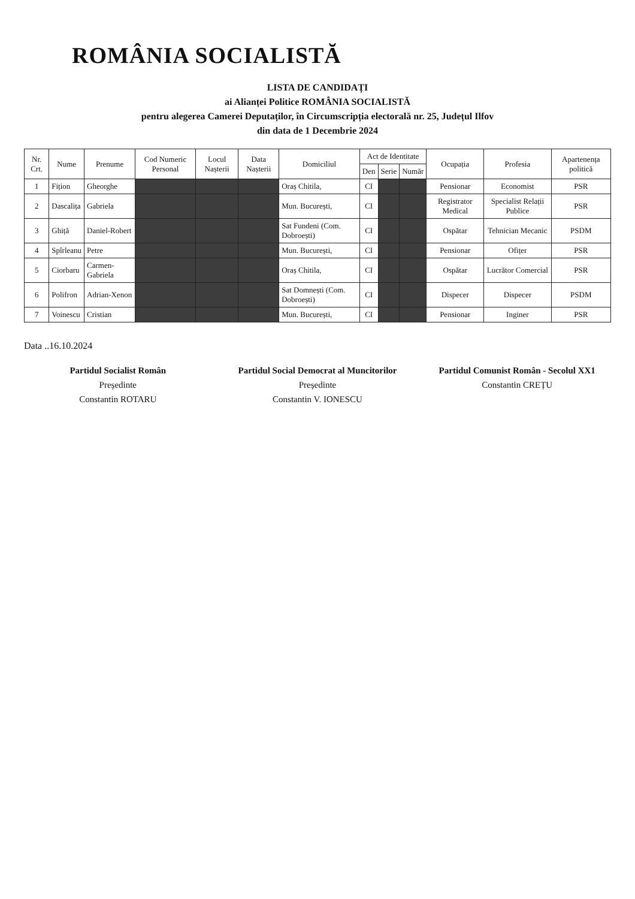ROMÂNIA SOCIALISTĂ
LISTA DE CANDIDAȚI
ai Alianței Politice ROMÂNIA SOCIALISTĂ
pentru alegerea Camerei Deputaților, în Circumscripția electorală nr. 25, Județul Ilfov
din data de 1 Decembrie 2024
| Nr. Crt. | Nume | Prenume | Cod Numeric Personal | Locul Nașterii | Data Nașterii | Domiciliul | Act de Identitate | | | Ocupația | Profesia | Apartenența politică |
| --- | --- | --- | --- | --- | --- | --- | --- | --- | --- | --- | --- | --- |
| | | | | | | | Den | Serie | Număr | | | |
| 1 | Fițion | Gheorghe | | | | Oraș Chitila, | CI | | | Pensionar | Economist | PSR |
| 2 | Dascalița | Gabriela | | | | Mun. București, | CI | | | Registrator Medical | Specialist Relații Publice | PSR |
| 3 | Ghiță | Daniel-Robert | | | | Sat Fundeni (Com. Dobroești) | CI | | | Ospătar | Tehnician Mecanic | PSDM |
| 4 | Spîrleanu | Petre | | | | Mun. București, | CI | | | Pensionar | Ofițer | PSR |
| 5 | Ciorbaru | Carmen-Gabriela | | | | Oraș Chitila, | CI | | | Ospătar | Lucrător Comercial | PSR |
| 6 | Polifron | Adrian-Xenon | | | | Sat Domnești (Com. Dobroești) | CI | | | Dispecer | Dispecer | PSDM |
| 7 | Voinescu | Cristian | | | | Mun. București, | CI | | | Pensionar | Inginer | PSR |
Data ..16.10.2024
Partidul Socialist Român
Președinte
Constantin ROTARU
Partidul Social Democrat al Muncitorilor
Președinte
Constantin V. IONESCU
Partidul Comunist Român - Secolul XX1
Constantin CREȚU